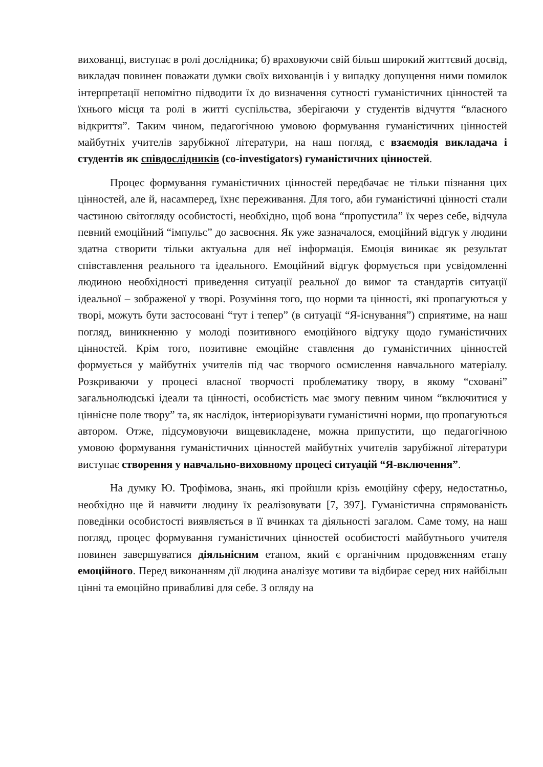вихованці, виступає в ролі дослідника; б) враховуючи свій більш широкий життєвий досвід, викладач повинен поважати думки своїх вихованців і у випадку допущення ними помилок інтерпретації непомітно підводити їх до визначення сутності гуманістичних цінностей та їхнього місця та ролі в житті суспільства, зберігаючи у студентів відчуття “власного відкриття”. Таким чином, педагогічною умовою формування гуманістичних цінностей майбутніх учителів зарубіжної літератури, на наш погляд, є взаємодія викладача і студентів як співдослідників (co-investigators) гуманістичних цінностей.
Процес формування гуманістичних цінностей передбачає не тільки пізнання цих цінностей, але й, насамперед, їхнє переживання. Для того, аби гуманістичні цінності стали частиною світогляду особистості, необхідно, щоб вона “пропустила” їх через себе, відчула певний емоційний “імпульс” до засвоєння. Як уже зазначалося, емоційний відгук у людини здатна створити тільки актуальна для неї інформація. Емоція виникає як результат співставлення реального та ідеального. Емоційний відгук формується при усвідомленні людиною необхідності приведення ситуації реальної до вимог та стандартів ситуації ідеальної – зображеної у творі. Розуміння того, що норми та цінності, які пропагуються у творі, можуть бути застосовані “тут і тепер” (в ситуації “Я-існування”) сприятиме, на наш погляд, виникненню у молоді позитивного емоційного відгуку щодо гуманістичних цінностей. Крім того, позитивне емоційне ставлення до гуманістичних цінностей формується у майбутніх учителів під час творчого осмислення навчального матеріалу. Розкриваючи у процесі власної творчості проблематику твору, в якому “сховані” загальнолюдські ідеали та цінності, особистість має змогу певним чином “включитися у ціннісне поле твору” та, як наслідок, інтериорізувати гуманістичні норми, що пропагуються автором. Отже, підсумовуючи вищевикладене, можна припустити, що педагогічною умовою формування гуманістичних цінностей майбутніх учителів зарубіжної літератури виступає створення у навчально-виховному процесі ситуацій “Я-включення”.
На думку Ю. Трофімова, знань, які пройшли крізь емоційну сферу, недостатньо, необхідно ще й навчити людину їх реалізовувати [7, 397]. Гуманістична спрямованість поведінки особистості виявляється в її вчинках та діяльності загалом. Саме тому, на наш погляд, процес формування гуманістичних цінностей особистості майбутнього учителя повинен завершуватися діяльнісним етапом, який є органічним продовженням етапу емоційного. Перед виконанням дії людина аналізує мотиви та відбирає серед них найбільш цінні та емоційно привабливі для себе. З огляду на